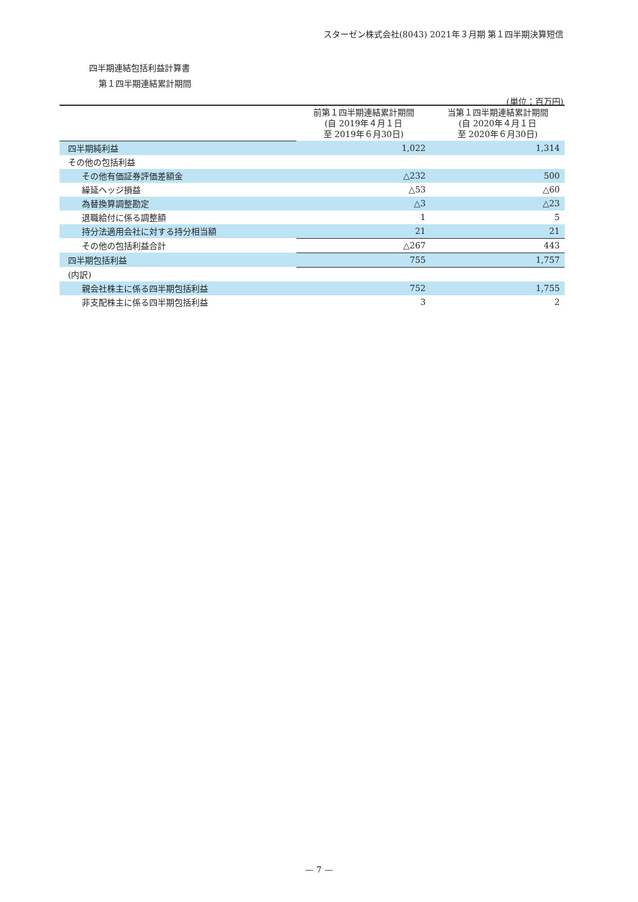スターゼン株式会社(8043) 2021年３月期 第１四半期決算短信
四半期連結包括利益計算書
第１四半期連結累計期間
(単位：百万円)
| | 前第１四半期連結累計期間 (自 2019年４月１日 至 2019年６月30日) | 当第１四半期連結累計期間 (自 2020年４月１日 至 2020年６月30日) |
| --- | --- | --- |
| 四半期純利益 | 1,022 | 1,314 |
| その他の包括利益 | | |
| その他有価証券評価差額金 | △232 | 500 |
| 繰延ヘッジ損益 | △53 | △60 |
| 為替換算調整勘定 | △3 | △23 |
| 退職給付に係る調整額 | 1 | 5 |
| 持分法適用会社に対する持分相当額 | 21 | 21 |
| その他の包括利益合計 | △267 | 443 |
| 四半期包括利益 | 755 | 1,757 |
| (内訳) | | |
| 親会社株主に係る四半期包括利益 | 752 | 1,755 |
| 非支配株主に係る四半期包括利益 | 3 | 2 |
— 7 —